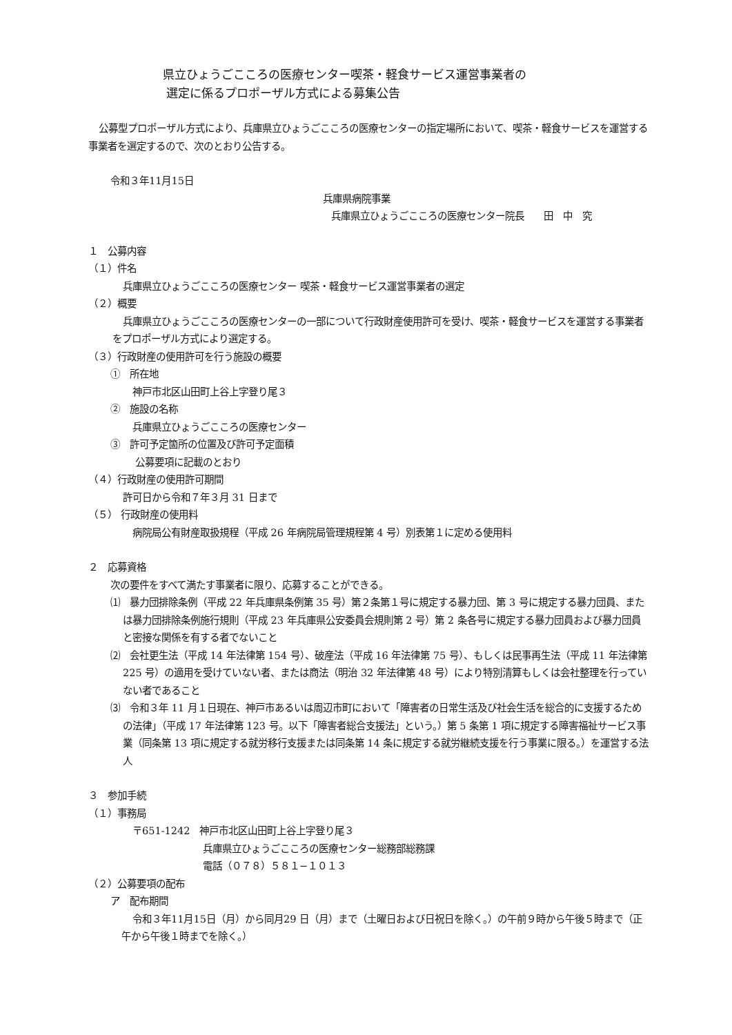県立ひょうごこころの医療センター喫茶・軽食サービス運営事業者の
選定に係るプロポーザル方式による募集公告
公募型プロポーザル方式により、兵庫県立ひょうごこころの医療センターの指定場所において、喫茶・軽食サービスを運営する事業者を選定するので、次のとおり公告する。
令和３年11月15日
兵庫県病院事業
兵庫県立ひょうごこころの医療センター院長　　田　中　究
１　公募内容
（１）件名
兵庫県立ひょうごこころの医療センター 喫茶・軽食サービス運営事業者の選定
（２）概要
兵庫県立ひょうごこころの医療センターの一部について行政財産使用許可を受け、喫茶・軽食サービスを運営する事業者をプロポーザル方式により選定する。
（３）行政財産の使用許可を行う施設の概要
①　所在地
神戸市北区山田町上谷上字登り尾３
②　施設の名称
兵庫県立ひょうごこころの医療センター
③　許可予定箇所の位置及び許可予定面積
公募要項に記載のとおり
（４）行政財産の使用許可期間
許可日から令和７年３月 31 日まで
（５） 行政財産の使用料
病院局公有財産取扱規程（平成 26 年病院局管理規程第 4 号）別表第１に定める使用料
２　応募資格
次の要件をすべて満たす事業者に限り、応募することができる。
⑴　暴力団排除条例（平成 22 年兵庫県条例第 35 号）第２条第１号に規定する暴力団、第 3 号に規定する暴力団員、または暴力団排除条例施行規則（平成 23 年兵庫県公安委員会規則第 2 号）第 2 条各号に規定する暴力団員および暴力団員と密接な関係を有する者でないこと
⑵　会社更生法（平成 14 年法律第 154 号）、破産法（平成 16 年法律第 75 号）、もしくは民事再生法（平成 11 年法律第 225 号）の適用を受けていない者、または商法（明治 32 年法律第 48 号）により特別清算もしくは会社整理を行っていない者であること
⑶　令和３年 11 月１日現在、神戸市あるいは周辺市町において「障害者の日常生活及び社会生活を総合的に支援するための法律」（平成 17 年法律第 123 号。以下「障害者総合支援法」という。）第 5 条第 1 項に規定する障害福祉サービス事業（同条第 13 項に規定する就労移行支援または同条第 14 条に規定する就労継続支援を行う事業に限る。）を運営する法人
３　参加手続
（１）事務局
〒651-1242　神戸市北区山田町上谷上字登り尾３
兵庫県立ひょうごこころの医療センター総務部総務課
電話（０７８）５８１−１０１３
（２）公募要項の配布
ア　配布期間
令和３年11月15日（月）から同月29 日（月）まで（土曜日および日祝日を除く。）の午前９時から午後５時まで（正午から午後１時までを除く。）